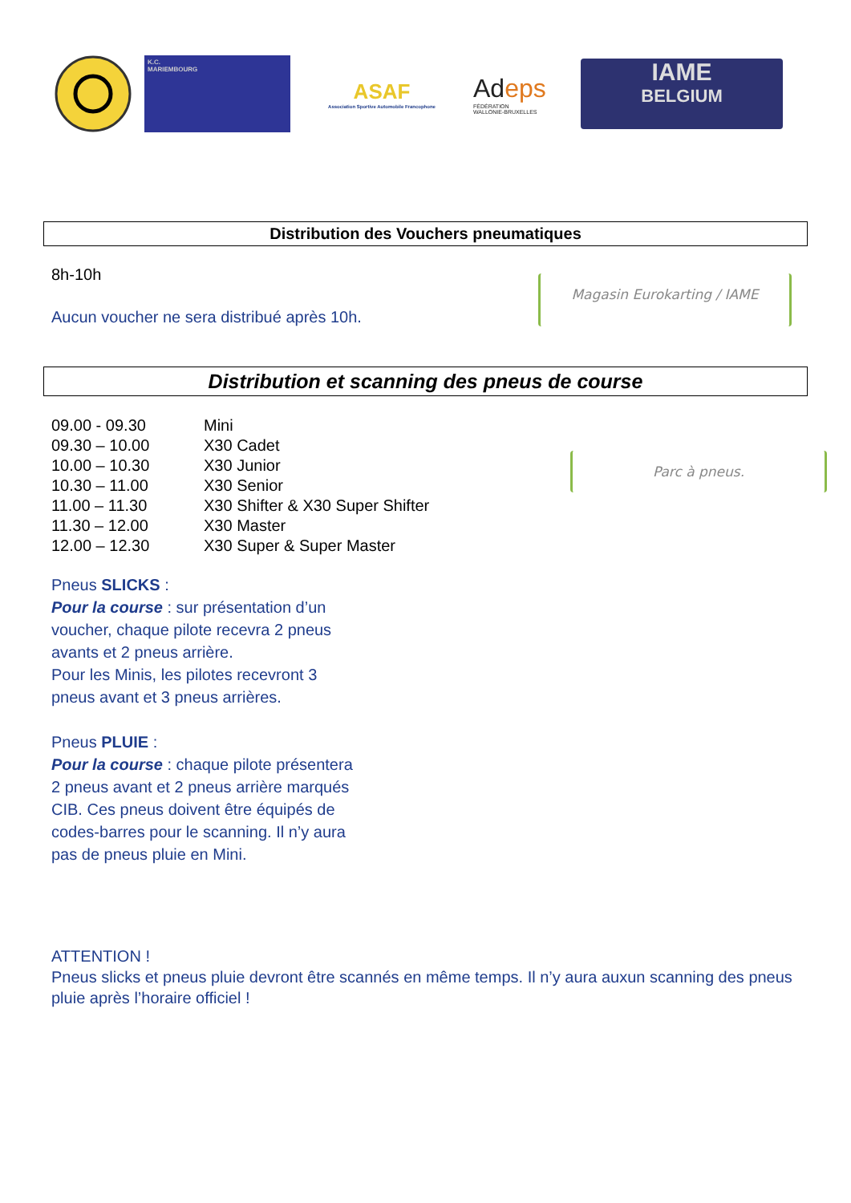K.C.
MARIEMBOURG
ASAF
Association Sportive Automobile Francophone
Adeps
FÉDÉRATION
WALLONIE-BRUXELLES
IAME
BELGIUM
Distribution des Vouchers pneumatiques
8h-10h
Aucun voucher ne sera distribué après 10h.
Magasin Eurokarting / IAME
Distribution et scanning des pneus de course
| 09.00 - 09.30 | Mini |
| 09.30 – 10.00 | X30 Cadet |
| 10.00 – 10.30 | X30 Junior |
| 10.30 – 11.00 | X30 Senior |
| 11.00 – 11.30 | X30 Shifter & X30 Super Shifter |
| 11.30 – 12.00 | X30 Master |
| 12.00 – 12.30 | X30 Super & Super Master |
Parc à pneus.
Pneus SLICKS :
Pour la course : sur présentation d’un voucher, chaque pilote recevra 2 pneus avants et 2 pneus arrière.
Pour les Minis, les pilotes recevront 3 pneus avant et 3 pneus arrières.
Pneus PLUIE :
Pour la course : chaque pilote présentera 2 pneus avant et 2 pneus arrière marqués CIB. Ces pneus doivent être équipés de codes-barres pour le scanning. Il n’y aura pas de pneus pluie en Mini.
ATTENTION !
Pneus slicks et pneus pluie devront être scannés en même temps. Il n’y aura auxun scanning des pneus pluie après l’horaire officiel !